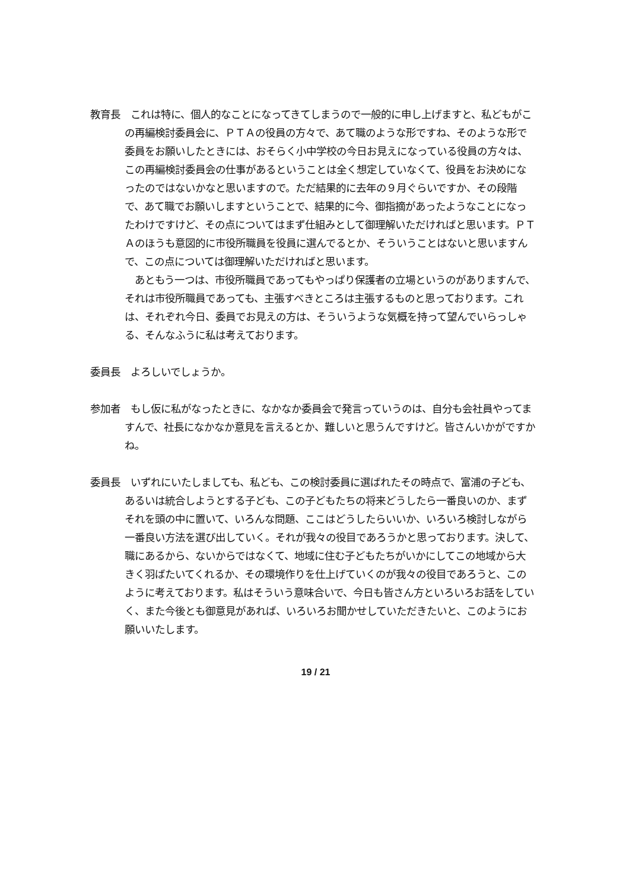教育長　これは特に、個人的なことになってきてしまうので一般的に申し上げますと、私どもがこの再編検討委員会に、ＰＴＡの役員の方々で、あて職のような形ですね、そのような形で委員をお願いしたときには、おそらく小中学校の今日お見えになっている役員の方々は、この再編検討委員会の仕事があるということは全く想定していなくて、役員をお決めになったのではないかなと思いますので。ただ結果的に去年の９月ぐらいですか、その段階で、あて職でお願いしますということで、結果的に今、御指摘があったようなことになったわけですけど、その点についてはまず仕組みとして御理解いただければと思います。ＰＴＡのほうも意図的に市役所職員を役員に選んでるとか、そういうことはないと思いますんで、この点については御理解いただければと思います。
　あともう一つは、市役所職員であってもやっぱり保護者の立場というのがありますんで、それは市役所職員であっても、主張すべきところは主張するものと思っております。これは、それぞれ今日、委員でお見えの方は、そういうような気概を持って望んでいらっしゃる、そんなふうに私は考えております。
委員長　よろしいでしょうか。
参加者　もし仮に私がなったときに、なかなか委員会で発言っていうのは、自分も会社員やってますんで、社長になかなか意見を言えるとか、難しいと思うんですけど。皆さんいかがですかね。
委員長　いずれにいたしましても、私ども、この検討委員に選ばれたその時点で、富浦の子ども、あるいは統合しようとする子ども、この子どもたちの将来どうしたら一番良いのか、まずそれを頭の中に置いて、いろんな問題、ここはどうしたらいいか、いろいろ検討しながら一番良い方法を選び出していく。それが我々の役目であろうかと思っております。決して、職にあるから、ないからではなくて、地域に住む子どもたちがいかにしてこの地域から大きく羽ばたいてくれるか、その環境作りを仕上げていくのが我々の役目であろうと、このように考えております。私はそういう意味合いで、今日も皆さん方といろいろお話をしていく、また今後とも御意見があれば、いろいろお聞かせしていただきたいと、このようにお願いいたします。
19 / 21